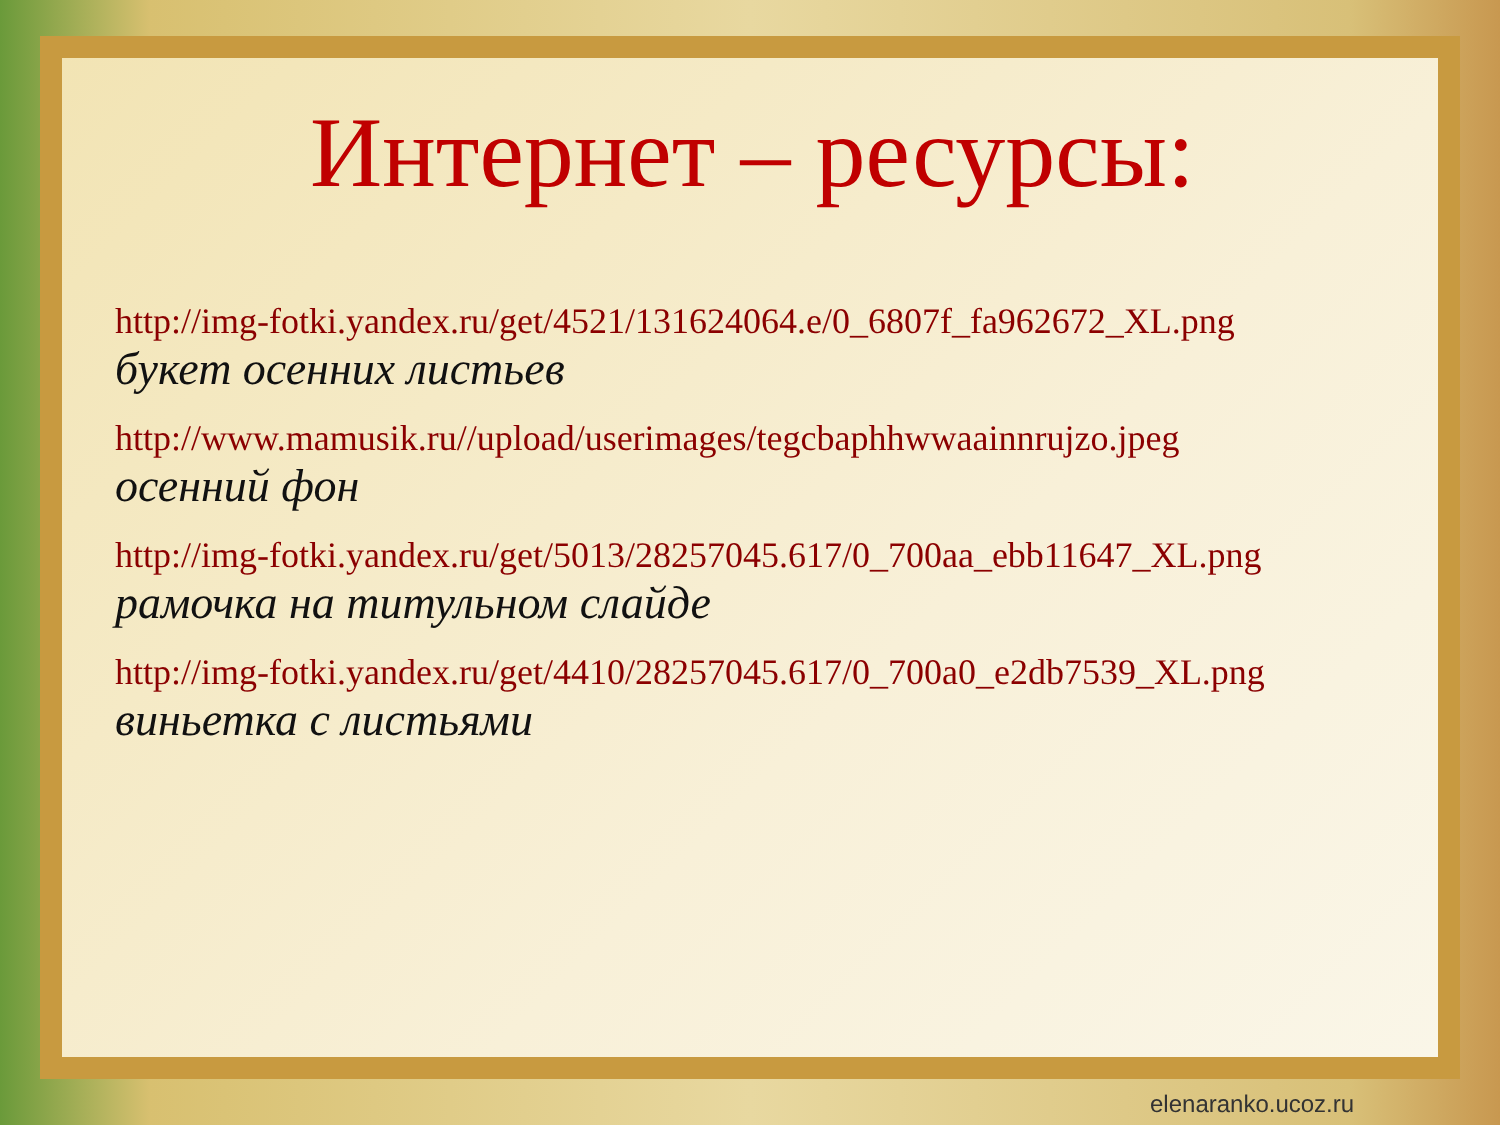Интернет – ресурсы:
http://img-fotki.yandex.ru/get/4521/131624064.e/0_6807f_fa962672_XL.png
букет осенних листьев
http://www.mamusik.ru//upload/userimages/tegcbaphhwwaainnrujzo.jpeg
осенний фон
http://img-fotki.yandex.ru/get/5013/28257045.617/0_700aa_ebb11647_XL.png
рамочка на титульном слайде
http://img-fotki.yandex.ru/get/4410/28257045.617/0_700a0_e2db7539_XL.png
виньетка с листьями
elenaranko.ucoz.ru